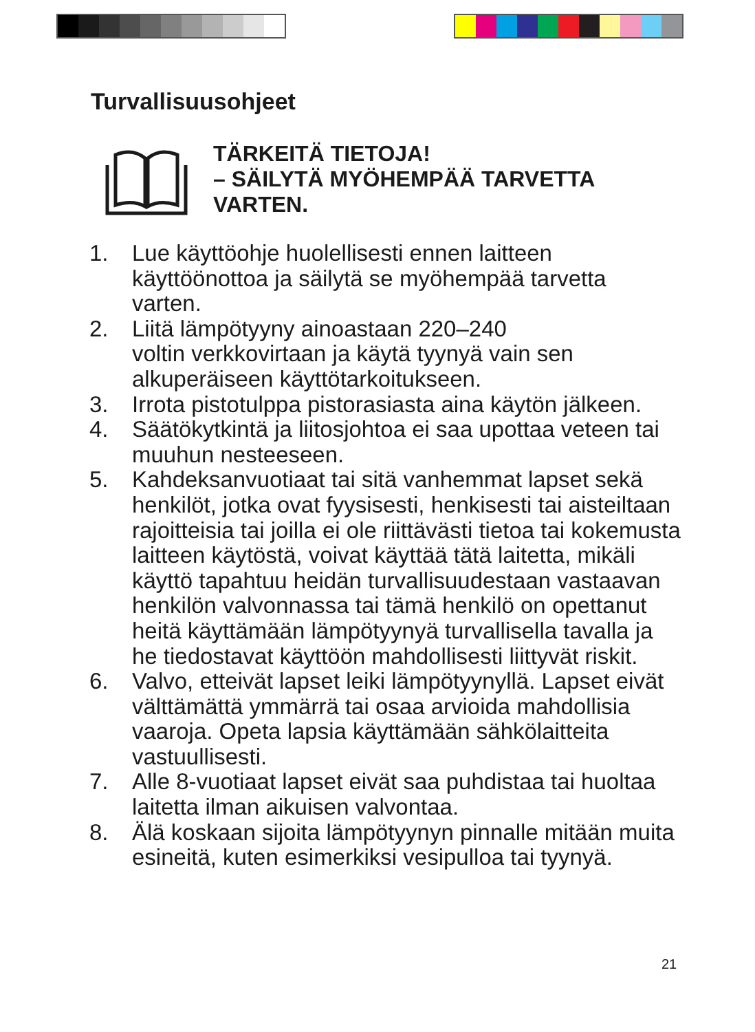Turvallisuusohjeet
TÄRKEITÄ TIETOJA!
– SÄILYTÄ MYÖHEMPÄÄ TARVETTA
VARTEN.
1. Lue käyttöohje huolellisesti ennen laitteen käyttöönottoa ja säilytä se myöhempää tarvetta varten.
2. Liitä lämpötyyny ainoastaan 220–240
voltin verkkovirtaan ja käytä tyynyä vain sen alkuperäiseen käyttötarkoitukseen.
3. Irrota pistotulppa pistorasiasta aina käytön jälkeen.
4. Säätökytkintä ja liitosjohtoa ei saa upottaa veteen tai muuhun nesteeseen.
5. Kahdeksanvuotiaat tai sitä vanhemmat lapset sekä henkilöt, jotka ovat fyysisesti, henkisesti tai aisteiltaan rajoitteisia tai joilla ei ole riittävästi tietoa tai kokemusta laitteen käytöstä, voivat käyttää tätä laitetta, mikäli käyttö tapahtuu heidän turvallisuudestaan vastaavan henkilön valvonnassa tai tämä henkilö on opettanut heitä käyttämään lämpötyynyä turvallisella tavalla ja he tiedostavat käyttöön mahdollisesti liittyvät riskit.
6. Valvo, etteivät lapset leiki lämpötyynyllä. Lapset eivät välttämättä ymmärrä tai osaa arvioida mahdollisia vaaroja. Opeta lapsia käyttämään sähkölaitteita vastuullisesti.
7. Alle 8-vuotiaat lapset eivät saa puhdistaa tai huoltaa laitetta ilman aikuisen valvontaa.
8. Älä koskaan sijoita lämpötyynyn pinnalle mitään muita esineitä, kuten esimerkiksi vesipulloa tai tyynyä.
21